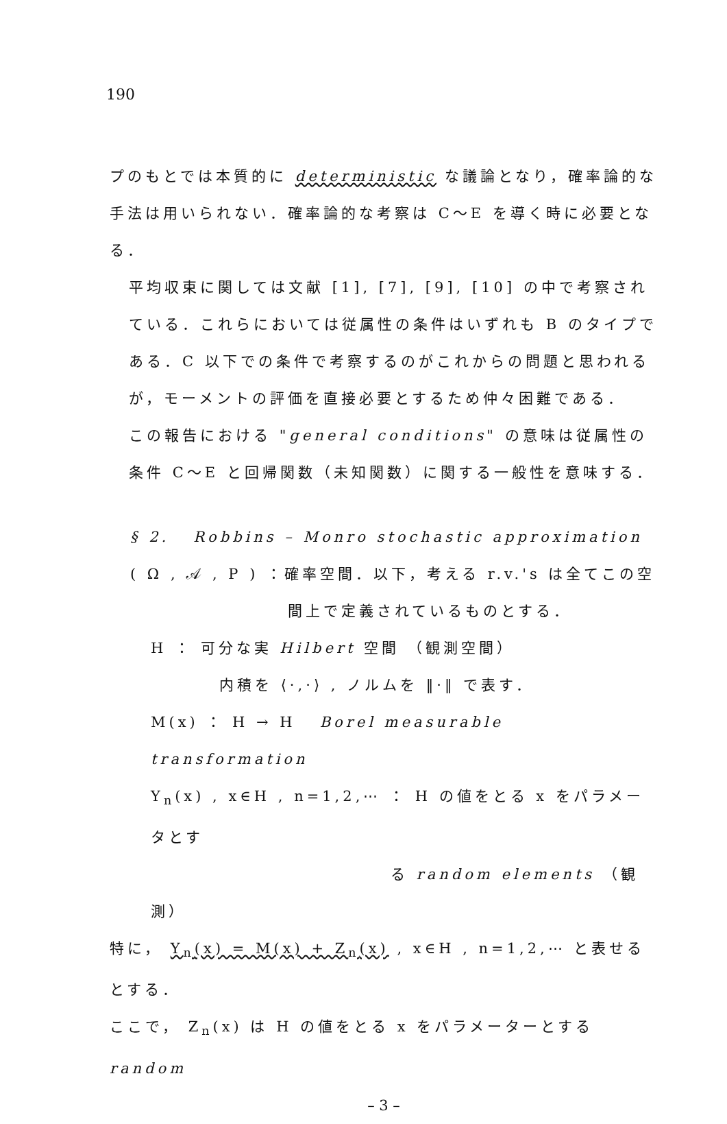190
プのもとでは本質的に deterministic な議論となり，確率論的な手法は用いられない．確率論的な考察は C～E を導く時に必要となる．
平均収束に関しては文献 [1], [7], [9], [10] の中で考察されている．これらにおいては従属性の条件はいずれも B のタイプである．C 以下での条件で考察するのがこれからの問題と思われるが，モーメントの評価を直接必要とするため仲々困難である．
この報告における "general conditions" の意味は従属性の条件 C～E と回帰関数（未知関数）に関する一般性を意味する．
§ 2. Robbins – Monro stochastic approximation
( Ω , 𝒜 , P ) ：確率空間．以下，考える r.v.'s は全てこの空
間上で定義されているものとする．
H ： 可分な実 Hilbert 空間 （観測空間）
内積を ⟨·,·⟩ , ノルムを ‖·‖ で表す．
M(x) ： H → H Borel measurable transformation
Y<sub>n</sub>(x) , x∈H , n=1,2,⋯ ： H の値をとる x をパラメータとす
る random elements （観測）
特に， Y<sub>n</sub>(x) = M(x) + Z<sub>n</sub>(x) , x∈H , n=1,2,⋯ と表せるとする．
ここで， Z<sub>n</sub>(x) は H の値をとる x をパラメーターとする random
– 3 –